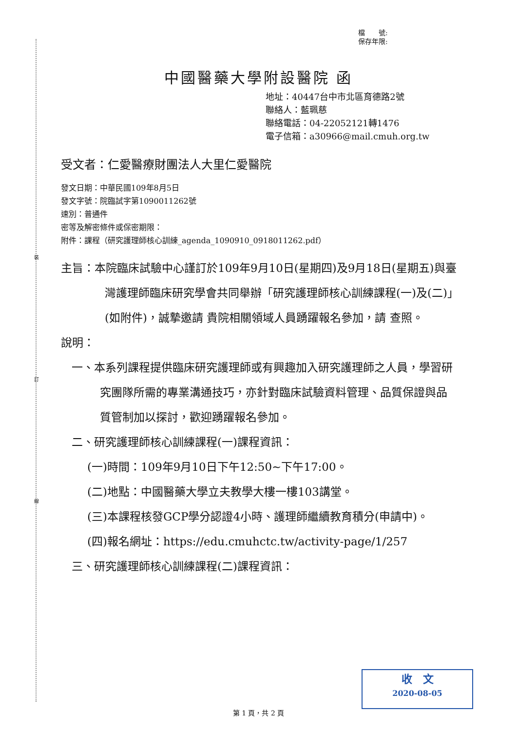裝
訂
線
檔　　號:
保存年限:
中國醫藥大學附設醫院 函
地址：40447台中市北區育德路2號
聯絡人：藍珮慈
聯絡電話：04-22052121轉1476
電子信箱：a30966@mail.cmuh.org.tw
受文者：仁愛醫療財團法人大里仁愛醫院
發文日期：中華民國109年8月5日
發文字號：院臨試字第1090011262號
速別：普通件
密等及解密條件或保密期限：
附件：課程（研究護理師核心訓練_agenda_1090910_0918011262.pdf）
主旨：本院臨床試驗中心謹訂於109年9月10日(星期四)及9月18日(星期五)與臺灣護理師臨床研究學會共同舉辦「研究護理師核心訓練課程(一)及(二)」(如附件)，誠摯邀請 貴院相關領域人員踴躍報名參加，請 查照。
說明：
一、本系列課程提供臨床研究護理師或有興趣加入研究護理師之人員，學習研究團隊所需的專業溝通技巧，亦針對臨床試驗資料管理、品質保證與品質管制加以探討，歡迎踴躍報名參加。
二、研究護理師核心訓練課程(一)課程資訊：
(一)時間：109年9月10日下午12:50~下午17:00。
(二)地點：中國醫藥大學立夫教學大樓一樓103講堂。
(三)本課程核發GCP學分認證4小時、護理師繼續教育積分(申請中)。
(四)報名網址：https://edu.cmuhctc.tw/activity-page/1/257
三、研究護理師核心訓練課程(二)課程資訊：
收　文
2020-08-05
第 1 頁，共 2 頁